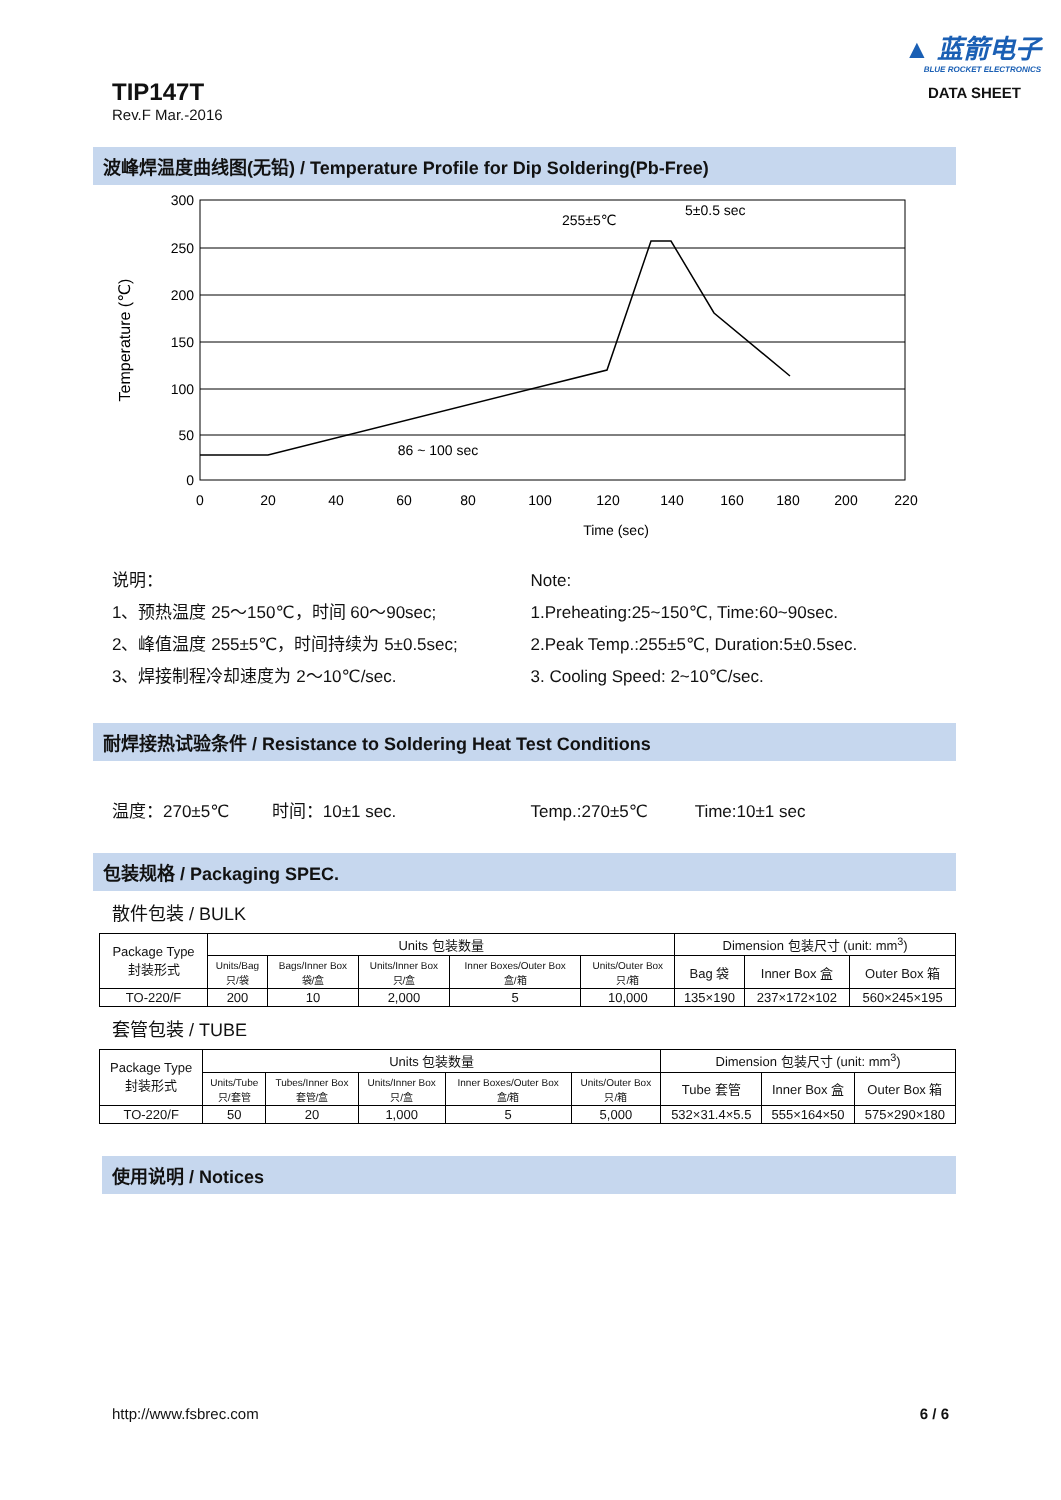TIP147T
Rev.F Mar.-2016
▲ 蓝箭电子
BLUE ROCKET ELECTRONICS
DATA SHEET
波峰焊温度曲线图(无铅) / Temperature Profile for Dip Soldering(Pb-Free)
300
250
200
150
100
50
0
0
20
40
60
80
100
120
140
160
180
200
220
Time (sec)
Temperature (℃)
86 ~ 100 sec
255±5℃
5±0.5 sec
说明：
1、预热温度 25～150℃，时间 60～90sec;
2、峰值温度 255±5℃，时间持续为 5±0.5sec;
3、焊接制程冷却速度为 2～10℃/sec.
Note:
1.Preheating:25~150℃, Time:60~90sec.
2.Peak Temp.:255±5℃, Duration:5±0.5sec.
3. Cooling Speed: 2~10℃/sec.
耐焊接热试验条件 / Resistance to Soldering Heat Test Conditions
温度：270±5℃ 时间：10±1 sec.
Temp.:270±5℃ Time:10±1 sec
包装规格 / Packaging SPEC.
散件包装 / BULK
| Package Type 封装形式 | Units 包装数量 | | | | | Dimension 包装尺寸 (unit: mm<sup>3</sup>) | | |
| --- | --- | --- | --- | --- | --- | --- | --- | --- |
| | Units/Bag 只/袋 | Bags/Inner Box 袋/盒 | Units/Inner Box 只/盒 | Inner Boxes/Outer Box 盒/箱 | Units/Outer Box 只/箱 | Bag 袋 | Inner Box 盒 | Outer Box 箱 |
| TO-220/F | 200 | 10 | 2,000 | 5 | 10,000 | 135×190 | 237×172×102 | 560×245×195 |
套管包装 / TUBE
| Package Type 封装形式 | Units 包装数量 | | | | | Dimension 包装尺寸 (unit: mm<sup>3</sup>) | | |
| --- | --- | --- | --- | --- | --- | --- | --- | --- |
| | Units/Tube 只/套管 | Tubes/Inner Box 套管/盒 | Units/Inner Box 只/盒 | Inner Boxes/Outer Box 盒/箱 | Units/Outer Box 只/箱 | Tube 套管 | Inner Box 盒 | Outer Box 箱 |
| TO-220/F | 50 | 20 | 1,000 | 5 | 5,000 | 532×31.4×5.5 | 555×164×50 | 575×290×180 |
使用说明 / Notices
http://www.fsbrec.com 6 / 6